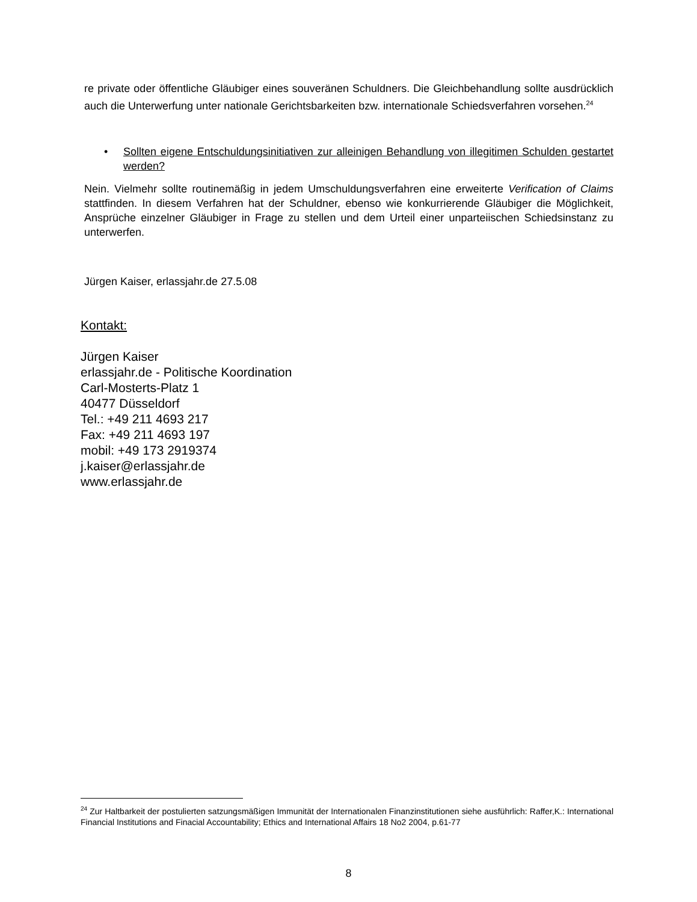re private oder öffentliche Gläubiger eines souveränen Schuldners. Die Gleichbehandlung sollte ausdrücklich auch die Unterwerfung unter nationale Gerichtsbarkeiten bzw. internationale Schiedsverfahren vorsehen.<sup>24</sup>
• Sollten eigene Entschuldungsinitiativen zur alleinigen Behandlung von illegitimen Schulden gestartet werden?
Nein. Vielmehr sollte routinemäßig in jedem Umschuldungsverfahren eine erweiterte Verification of Claims stattfinden. In diesem Verfahren hat der Schuldner, ebenso wie konkurrierende Gläubiger die Möglichkeit, Ansprüche einzelner Gläubiger in Frage zu stellen und dem Urteil einer unparteiischen Schiedsinstanz zu unterwerfen.
Jürgen Kaiser, erlassjahr.de 27.5.08
Kontakt:
Jürgen Kaiser
erlassjahr.de - Politische Koordination
Carl-Mosterts-Platz 1
40477 Düsseldorf
Tel.: +49 211 4693 217
Fax: +49 211 4693 197
mobil: +49 173 2919374
j.kaiser@erlassjahr.de
www.erlassjahr.de
<sup>24</sup> Zur Haltbarkeit der postulierten satzungsmäßigen Immunität der Internationalen Finanzinstitutionen siehe ausführlich: Raffer,K.: International Financial Institutions and Finacial Accountability; Ethics and International Affairs 18 No2 2004, p.61-77
8